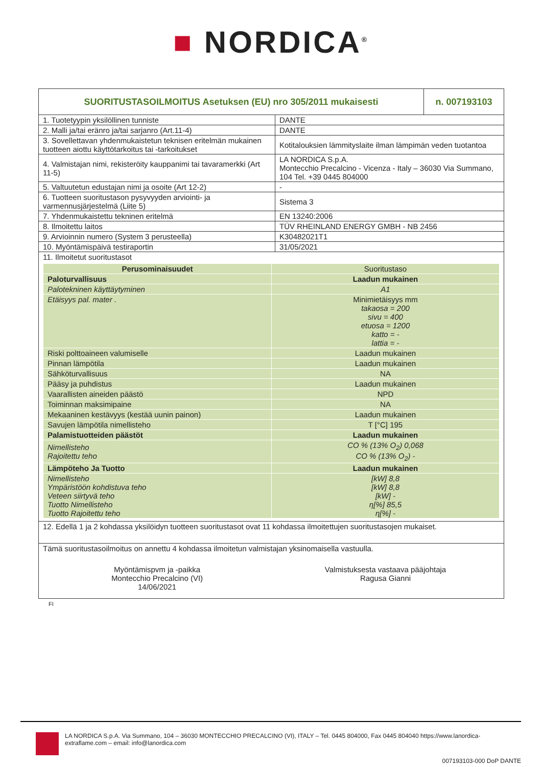■ NORDICA<sup>®</sup>
| SUORITUSTASOILMOITUS Asetuksen (EU) nro 305/2011 mukaisesti | | n. 007193103 |
| 1. Tuotetyypin yksilöllinen tunniste | DANTE | |
| 2. Malli ja/tai eränro ja/tai sarjanro (Art.11-4) | DANTE | |
| 3. Sovellettavan yhdenmukaistetun teknisen eritelmän mukainen tuotteen aiottu käyttötarkoitus tai -tarkoitukset | Kotitalouksien lämmityslaite ilman lämpimän veden tuotantoa | |
| 4. Valmistajan nimi, rekisteröity kauppanimi tai tavaramerkki (Art 11-5) | LA NORDICA S.p.A. Montecchio Precalcino - Vicenza - Italy – 36030 Via Summano, 104 Tel. +39 0445 804000 | |
| 5. Valtuutetun edustajan nimi ja osoite (Art 12-2) | - | |
| 6. Tuotteen suoritustason pysyvyyden arviointi- ja varmennusjärjestelmä (Liite 5) | Sistema 3 | |
| 7. Yhdenmukaistettu tekninen eritelmä | EN 13240:2006 | |
| 8. Ilmoitettu laitos | TÜV RHEINLAND ENERGY GMBH - NB 2456 | |
| 9. Arvioinnin numero (System 3 perusteella) | K30482021T1 | |
| 10. Myöntämispäivä testiraportin | 31/05/2021 | |
| 11. Ilmoitetut suoritustasot / Perusominaisuudet / Suoritustaso / / Paloturvallisuus / Laadun mukainen / / Palotekninen käyttäytyminen / A1 / / Etäisyys pal. mater . / Minimietäisyys mm takaosa = 200 sivu = 400 etuosa = 1200 katto = - lattia = - / / Riski polttoaineen valumiselle / Laadun mukainen / / Pinnan lämpötila / Laadun mukainen / / Sähköturvallisuus / NA / / Pääsy ja puhdistus / Laadun mukainen / / Vaarallisten aineiden päästö / NPD / / Toiminnan maksimipaine / NA / / Mekaaninen kestävyys (kestää uunin painon) / Laadun mukainen / / Savujen lämpötila nimellisteho / T [°C] 195 / / Palamistuotteiden päästöt / Laadun mukainen / / Nimellisteho Rajoitettu teho / CO % (13% O<sub>2</sub>) 0,068 CO % (13% O<sub>2</sub>) - / / Lämpöteho Ja Tuotto / Laadun mukainen / / Nimellisteho Ympäristöön kohdistuva teho Veteen siirtyvä teho Tuotto Nimellisteho Tuotto Rajoitettu teho / [kW] 8,8 [kW] 8,8 [kW] - η[%] 85,5 η[%] - / | | |
| 12. Edellä 1 ja 2 kohdassa yksilöidyn tuotteen suoritustasot ovat 11 kohdassa ilmoitettujen suoritustasojen mukaiset. | | |
| Tämä suoritustasoilmoitus on annettu 4 kohdassa ilmoitetun valmistajan yksinomaisella vastuulla. Myöntämispvm ja -paikka Montecchio Precalcino (VI) 14/06/2021 Valmistuksesta vastaava pääjohtaja Ragusa Gianni | | |
FI
LA NORDICA S.p.A. Via Summano, 104 – 36030 MONTECCHIO PRECALCINO (VI), ITALY – Tel. 0445 804000, Fax 0445 804040 https://www.lanordica-extraflame.com – email: info@lanordica.com
007193103-000 DoP DANTE